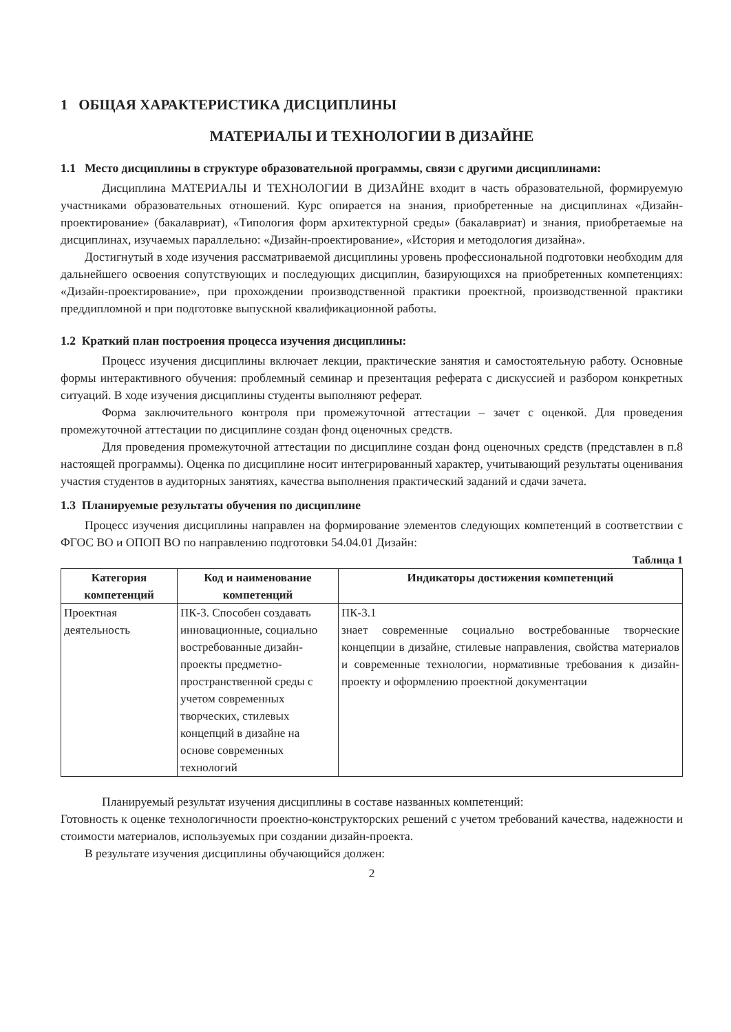1 ОБЩАЯ ХАРАКТЕРИСТИКА ДИСЦИПЛИНЫ
МАТЕРИАЛЫ И ТЕХНОЛОГИИ В ДИЗАЙНЕ
1.1 Место дисциплины в структуре образовательной программы, связи с другими дисциплинами:
Дисциплина МАТЕРИАЛЫ И ТЕХНОЛОГИИ В ДИЗАЙНЕ входит в часть образовательной, формируемую участниками образовательных отношений. Курс опирается на знания, приобретенные на дисциплинах «Дизайн-проектирование» (бакалавриат), «Типология форм архитектурной среды» (бакалавриат) и знания, приобретаемые на дисциплинах, изучаемых параллельно: «Дизайн-проектирование», «История и методология дизайна».
Достигнутый в ходе изучения рассматриваемой дисциплины уровень профессиональной подготовки необходим для дальнейшего освоения сопутствующих и последующих дисциплин, базирующихся на приобретенных компетенциях: «Дизайн-проектирование», при прохождении производственной практики проектной, производственной практики преддипломной и при подготовке выпускной квалификационной работы.
1.2 Краткий план построения процесса изучения дисциплины:
Процесс изучения дисциплины включает лекции, практические занятия и самостоятельную работу. Основные формы интерактивного обучения: проблемный семинар и презентация реферата с дискуссией и разбором конкретных ситуаций. В ходе изучения дисциплины студенты выполняют реферат.
Форма заключительного контроля при промежуточной аттестации – зачет с оценкой. Для проведения промежуточной аттестации по дисциплине создан фонд оценочных средств.
Для проведения промежуточной аттестации по дисциплине создан фонд оценочных средств (представлен в п.8 настоящей программы). Оценка по дисциплине носит интегрированный характер, учитывающий результаты оценивания участия студентов в аудиторных занятиях, качества выполнения практический заданий и сдачи зачета.
1.3 Планируемые результаты обучения по дисциплине
Процесс изучения дисциплины направлен на формирование элементов следующих компетенций в соответствии с ФГОС ВО и ОПОП ВО по направлению подготовки 54.04.01 Дизайн:
Таблица 1
| Категория компетенций | Код и наименование компетенций | Индикаторы достижения компетенций |
| --- | --- | --- |
| Проектная деятельность | ПК-3. Способен создавать инновационные, социально востребованные дизайн-проекты предметно-пространственной среды с учетом современных творческих, стилевых концепций в дизайне на основе современных технологий | ПК-3.1 знает современные социально востребованные творческие концепции в дизайне, стилевые направления, свойства материалов и современные технологии, нормативные требования к дизайн-проекту и оформлению проектной документации |
Планируемый результат изучения дисциплины в составе названных компетенций:
Готовность к оценке технологичности проектно-конструкторских решений с учетом требований качества, надежности и стоимости материалов, используемых при создании дизайн-проекта.
В результате изучения дисциплины обучающийся должен:
2